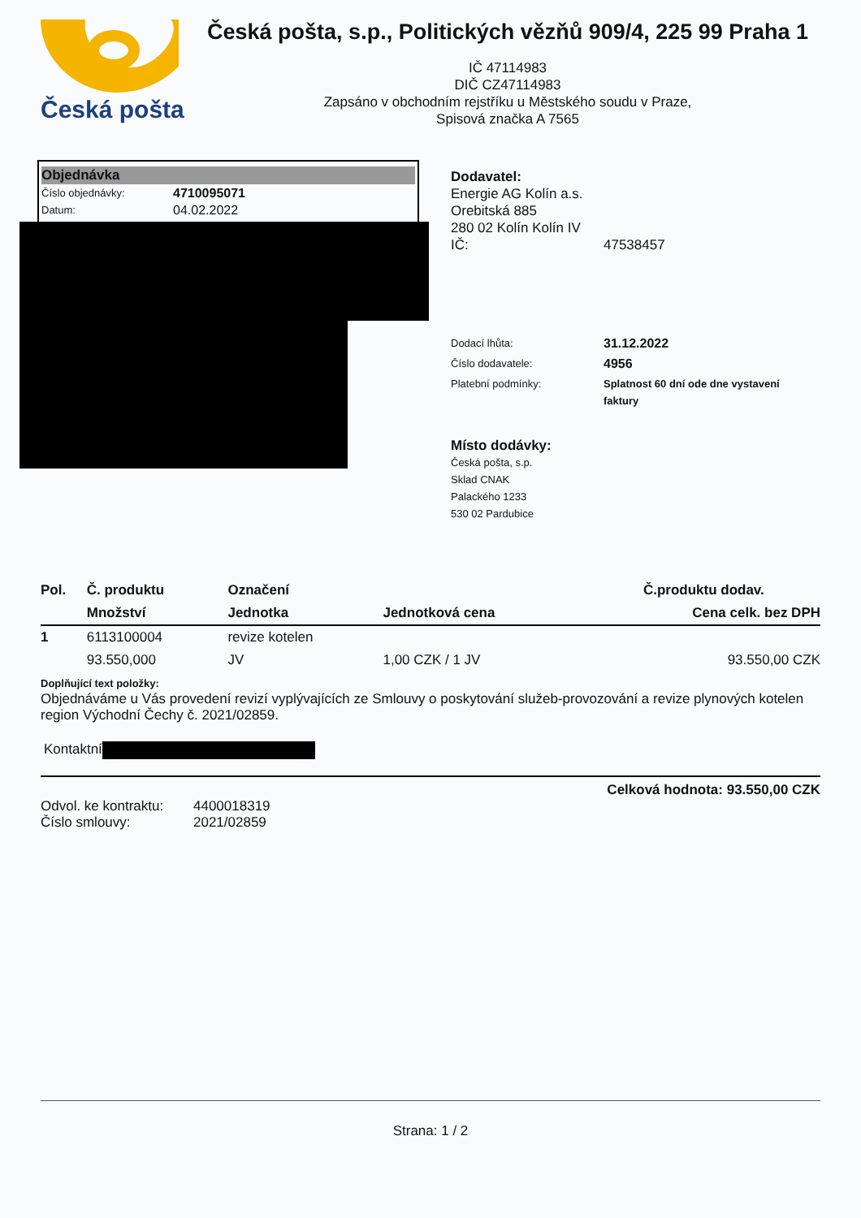Česká pošta Česká pošta, s.p., Politických vězňů 909/4, 225 99 Praha 1
IČ 47114983
DIČ CZ47114983
Zapsáno v obchodním rejstříku u Městského soudu v Praze,
Spisová značka A 7565
Objednávka
Číslo objednávky: 4710095071
Datum: 04.02.2022
Dodavatel:
Energie AG Kolín a.s.
Orebitská 885
280 02 Kolín Kolín IV
IČ: 47538457
Dodací lhůta: 31.12.2022
Číslo dodavatele: 4956
Platební podmínky: Splatnost 60 dní ode dne vystavení faktury
Místo dodávky:
Česká pošta, s.p.
Sklad CNAK
Palackého 1233
530 02 Pardubice
| Pol. | Č. produktu | Označení | | Č.produktu dodav. |
| --- | --- | --- | --- | --- |
| | Množství | Jednotka | Jednotková cena | Cena celk. bez DPH |
| 1 | 6113100004 | revize kotelen | | |
| | 93.550,000 | JV | 1,00 CZK / 1 JV | 93.550,00 CZK |
Doplňující text položky:
Objednáváme u Vás provedení revizí vyplývajících ze Smlouvy o poskytování služeb-provozování a revize plynových kotelen region Východní Čechy č. 2021/02859.
Kontaktní
Celková hodnota: 93.550,00 CZK
Odvol. ke kontraktu: 4400018319
Číslo smlouvy: 2021/02859
Strana: 1 / 2